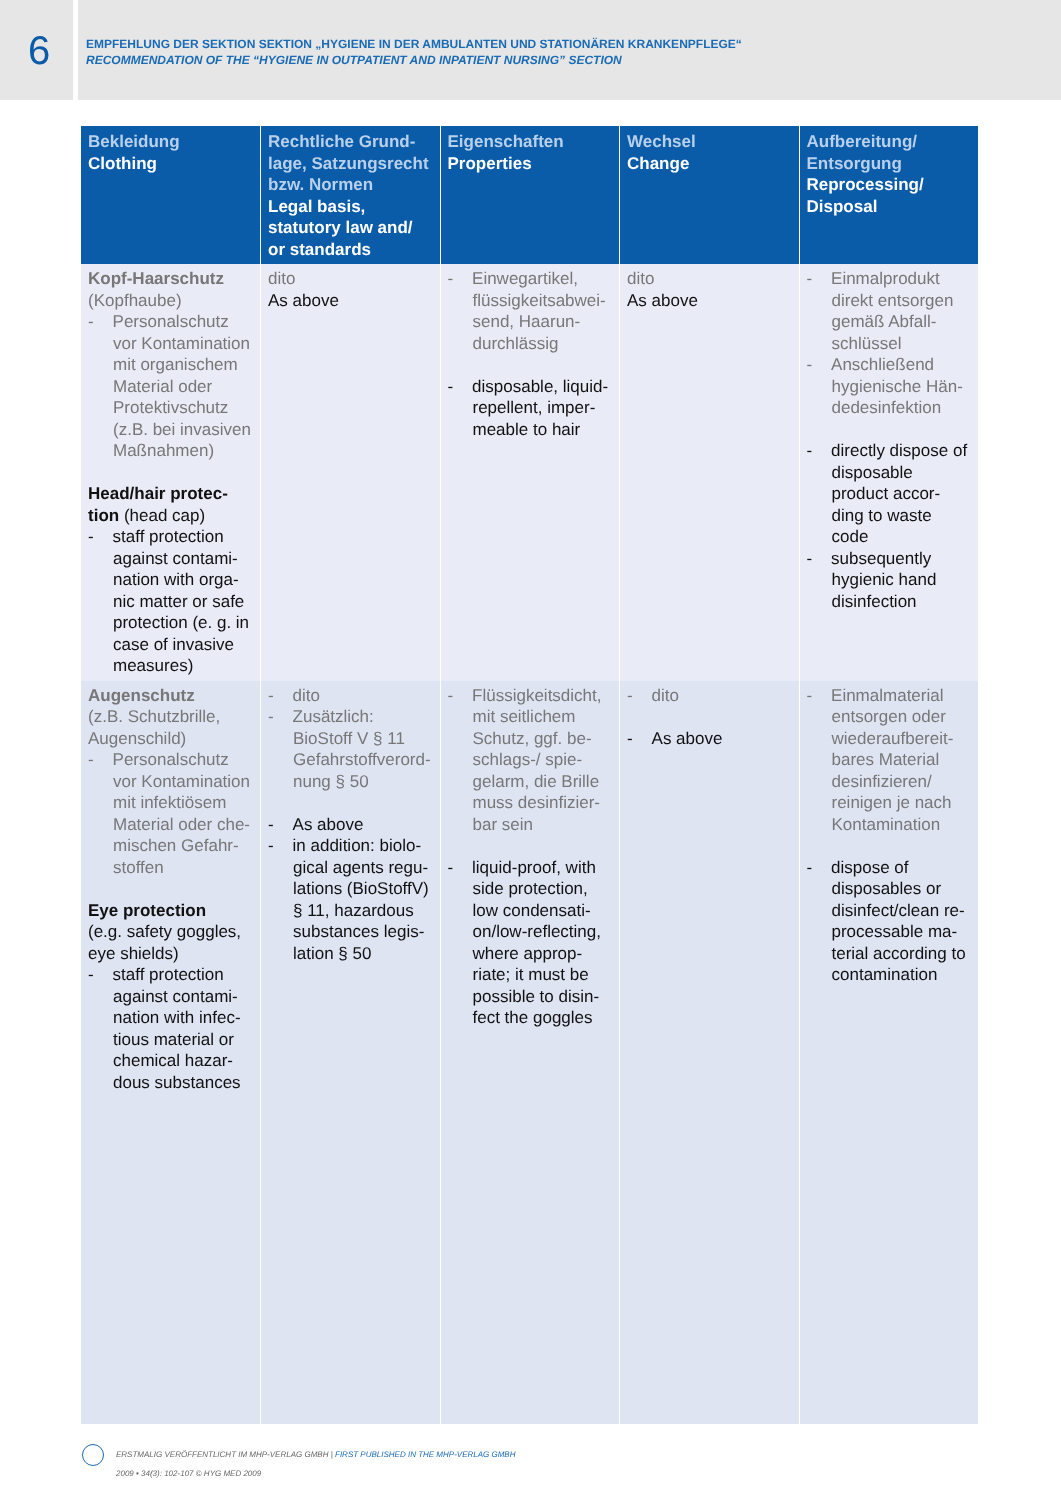6
EMPFEHLUNG DER SEKTION SEKTION „HYGIENE IN DER AMBULANTEN UND STATIONÄREN KRANKENPFLEGE“
RECOMMENDATION OF THE “HYGIENE IN OUTPATIENT AND INPATIENT NURSING” SECTION
| Bekleidung Clothing | Rechtliche Grund-lage, Satzungsrecht bzw. Normen Legal basis, statutory law and/ or standards | Eigenschaften Properties | Wechsel Change | Aufbereitung/ Entsorgung Reprocessing/ Disposal |
| --- | --- | --- | --- | --- |
| Kopf-Haarschutz (Kopfhaube) - Personalschutz vor Kontamination mit organischem Material oder Protektivschutz (z.B. bei invasiven Maßnahmen) Head/hair protec-tion (head cap) - staff protection against contami-nation with orga-nic matter or safe protection (e. g. in case of invasive measures) | dito As above | - Einwegartikel, flüssigkeitsabwei-send, Haarun-durchlässig - disposable, liquid-repellent, imper-meable to hair | dito As above | - Einmalprodukt direkt entsorgen gemäß Abfall-schlüssel - Anschließend hygienische Hän-dedesinfektion - directly dispose of disposable product accor-ding to waste code - subsequently hygienic hand disinfection |
| Augenschutz (z.B. Schutzbrille, Augenschild) - Personalschutz vor Kontamination mit infektiösem Material oder che-mischen Gefahr-stoffen Eye protection (e.g. safety goggles, eye shields) - staff protection against contami-nation with infec-tious material or chemical hazar-dous substances | - dito - Zusätzlich: BioStoff V § 11 Gefahrstoffverord-nung § 50 - As above - in addition: biolo-gical agents regu-lations (BioStoffV) § 11, hazardous substances legis-lation § 50 | - Flüssigkeitsdicht, mit seitlichem Schutz, ggf. be-schlags-/ spie-gelarm, die Brille muss desinfizier-bar sein - liquid-proof, with side protection, low condensati-on/low-reflecting, where approp-riate; it must be possible to disin-fect the goggles | - dito - As above | - Einmalmaterial entsorgen oder wiederaufbereit-bares Material desinfizieren/ reinigen je nach Kontamination - dispose of disposables or disinfect/clean re-processable ma-terial according to contamination |
ERSTMALIG VERÖFFENTLICHT IM MHP-VERLAG GMBH | FIRST PUBLISHED IN THE MHP-VERLAG GMBH
2009 • 34(3): 102-107 © HYG MED 2009